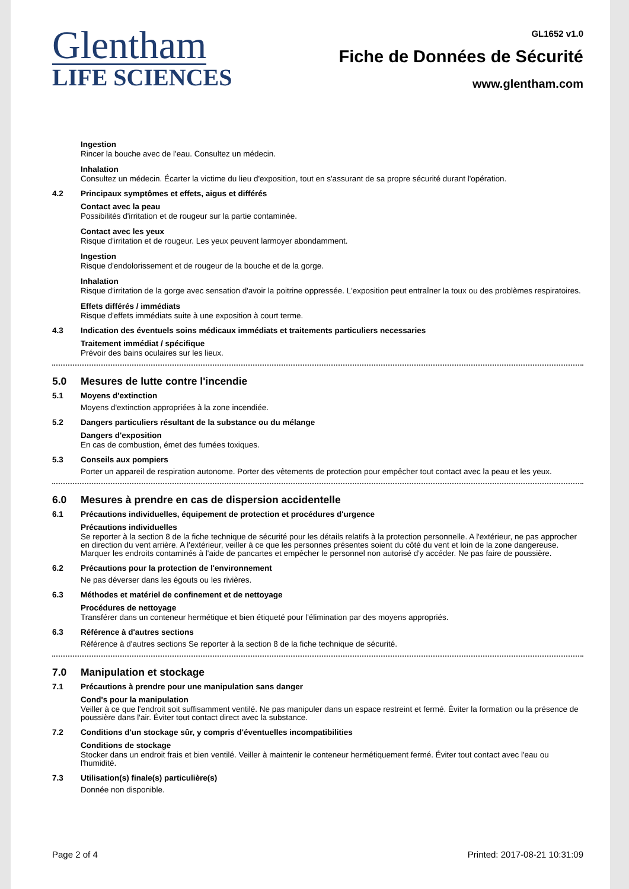Glentham
LIFE SCIENCES
GL1652 v1.0
Fiche de Données de Sécurité
www.glentham.com
Ingestion
Rincer la bouche avec de l'eau. Consultez un médecin.
Inhalation
Consultez un médecin. Écarter la victime du lieu d'exposition, tout en s'assurant de sa propre sécurité durant l'opération.
4.2 Principaux symptômes et effets, aigus et différés
Contact avec la peau
Possibilités d'irritation et de rougeur sur la partie contaminée.
Contact avec les yeux
Risque d'irritation et de rougeur. Les yeux peuvent larmoyer abondamment.
Ingestion
Risque d'endolorissement et de rougeur de la bouche et de la gorge.
Inhalation
Risque d'irritation de la gorge avec sensation d'avoir la poitrine oppressée. L'exposition peut entraîner la toux ou des problèmes respiratoires.
Effets différés / immédiats
Risque d'effets immédiats suite à une exposition à court terme.
4.3 Indication des éventuels soins médicaux immédiats et traitements particuliers necessaries
Traitement immédiat / spécifique
Prévoir des bains oculaires sur les lieux.
5.0 Mesures de lutte contre l'incendie
5.1 Moyens d'extinction
Moyens d'extinction appropriées à la zone incendiée.
5.2 Dangers particuliers résultant de la substance ou du mélange
Dangers d'exposition
En cas de combustion, émet des fumées toxiques.
5.3 Conseils aux pompiers
Porter un appareil de respiration autonome. Porter des vêtements de protection pour empêcher tout contact avec la peau et les yeux.
6.0 Mesures à prendre en cas de dispersion accidentelle
6.1 Précautions individuelles, équipement de protection et procédures d'urgence
Précautions individuelles
Se reporter à la section 8 de la fiche technique de sécurité pour les détails relatifs à la protection personnelle. A l'extérieur, ne pas approcher en direction du vent arrière. A l'extérieur, veiller à ce que les personnes présentes soient du côté du vent et loin de la zone dangereuse. Marquer les endroits contaminés à l'aide de pancartes et empêcher le personnel non autorisé d'y accéder. Ne pas faire de poussière.
6.2 Précautions pour la protection de l'environnement
Ne pas déverser dans les égouts ou les rivières.
6.3 Méthodes et matériel de confinement et de nettoyage
Procédures de nettoyage
Transférer dans un conteneur hermétique et bien étiqueté pour l'élimination par des moyens appropriés.
6.3 Référence à d'autres sections
Référence à d'autres sections Se reporter à la section 8 de la fiche technique de sécurité.
7.0 Manipulation et stockage
7.1 Précautions à prendre pour une manipulation sans danger
Cond's pour la manipulation
Veiller à ce que l'endroit soit suffisamment ventilé. Ne pas manipuler dans un espace restreint et fermé. Éviter la formation ou la présence de poussière dans l'air. Éviter tout contact direct avec la substance.
7.2 Conditions d'un stockage sûr, y compris d'éventuelles incompatibilities
Conditions de stockage
Stocker dans un endroit frais et bien ventilé. Veiller à maintenir le conteneur hermétiquement fermé. Éviter tout contact avec l'eau ou l'humidité.
7.3 Utilisation(s) finale(s) particulière(s)
Donnée non disponible.
Page 2 of 4 Printed: 2017-08-21 10:31:09